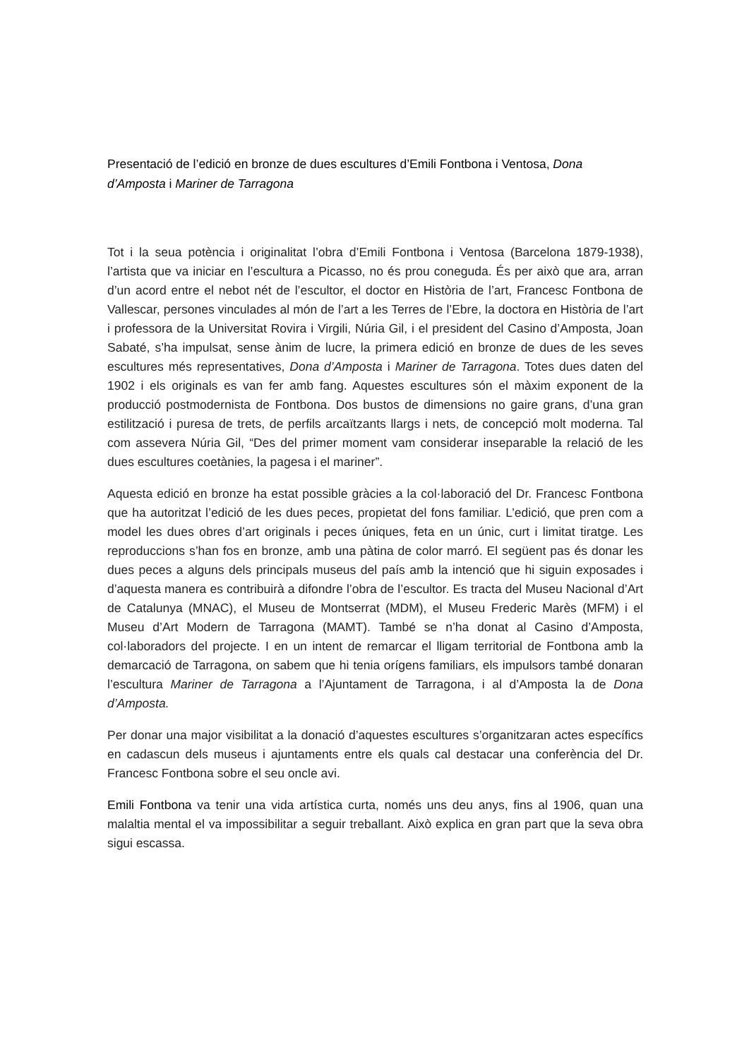Presentació de l’edició en bronze de dues escultures d’Emili Fontbona i Ventosa, Dona d’Amposta i Mariner de Tarragona
Tot i la seua potència i originalitat l’obra d’Emili Fontbona i Ventosa (Barcelona 1879-1938), l’artista que va iniciar en l’escultura a Picasso, no és prou coneguda. És per això que ara, arran d’un acord entre el nebot nét de l’escultor, el doctor en Història de l’art, Francesc Fontbona de Vallescar, persones vinculades al món de l’art a les Terres de l’Ebre, la doctora en Història de l’art i professora de la Universitat Rovira i Virgili, Núria Gil, i el president del Casino d’Amposta, Joan Sabaté, s’ha impulsat, sense ànim de lucre, la primera edició en bronze de dues de les seves escultures més representatives, Dona d’Amposta i Mariner de Tarragona. Totes dues daten del 1902 i els originals es van fer amb fang. Aquestes escultures són el màxim exponent de la producció postmodernista de Fontbona. Dos bustos de dimensions no gaire grans, d’una gran estilització i puresa de trets, de perfils arcaïtzants llargs i nets, de concepció molt moderna. Tal com assevera Núria Gil, “Des del primer moment vam considerar inseparable la relació de les dues escultures coetànies, la pagesa i el mariner”.
Aquesta edició en bronze ha estat possible gràcies a la col·laboració del Dr. Francesc Fontbona que ha autoritzat l’edició de les dues peces, propietat del fons familiar. L’edició, que pren com a model les dues obres d’art originals i peces úniques, feta en un únic, curt i limitat tiratge. Les reproduccions s’han fos en bronze, amb una pàtina de color marró. El següent pas és donar les dues peces a alguns dels principals museus del país amb la intenció que hi siguin exposades i d’aquesta manera es contribuirà a difondre l’obra de l’escultor. Es tracta del Museu Nacional d’Art de Catalunya (MNAC), el Museu de Montserrat (MDM), el Museu Frederic Marès (MFM) i el Museu d’Art Modern de Tarragona (MAMT). També se n’ha donat al Casino d’Amposta, col·laboradors del projecte. I en un intent de remarcar el lligam territorial de Fontbona amb la demarcació de Tarragona, on sabem que hi tenia orígens familiars, els impulsors també donaran l’escultura Mariner de Tarragona a l’Ajuntament de Tarragona, i al d’Amposta la de Dona d’Amposta.
Per donar una major visibilitat a la donació d’aquestes escultures s’organitzaran actes específics en cadascun dels museus i ajuntaments entre els quals cal destacar una conferència del Dr. Francesc Fontbona sobre el seu oncle avi.
Emili Fontbona va tenir una vida artística curta, només uns deu anys, fins al 1906, quan una malaltia mental el va impossibilitar a seguir treballant. Això explica en gran part que la seva obra sigui escassa.